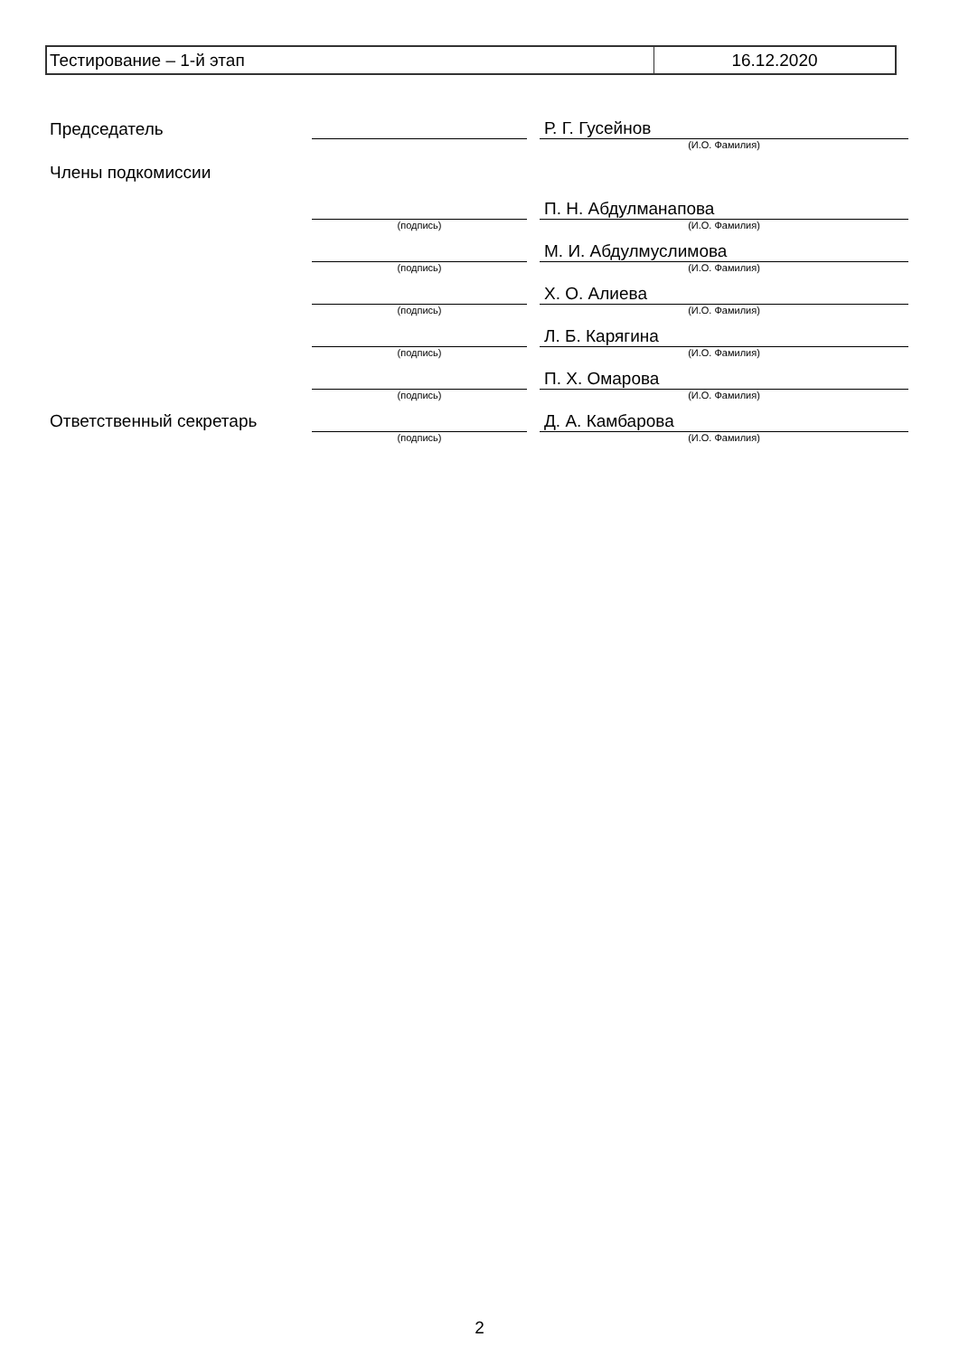| Тестирование – 1-й этап | 16.12.2020 |
| Председатель | | | Р. Г. Гусейнов |
| | | | (И.О. Фамилия) |
| Члены подкомиссии | | | |
| | | | П. Н. Абдулманапова |
| | (подпись) | | (И.О. Фамилия) |
| | | | М. И. Абдулмуслимова |
| | (подпись) | | (И.О. Фамилия) |
| | | | Х. О. Алиева |
| | (подпись) | | (И.О. Фамилия) |
| | | | Л. Б. Карягина |
| | (подпись) | | (И.О. Фамилия) |
| | | | П. Х. Омарова |
| | (подпись) | | (И.О. Фамилия) |
| Ответственный секретарь | | | Д. А. Камбарова |
| | (подпись) | | (И.О. Фамилия) |
2